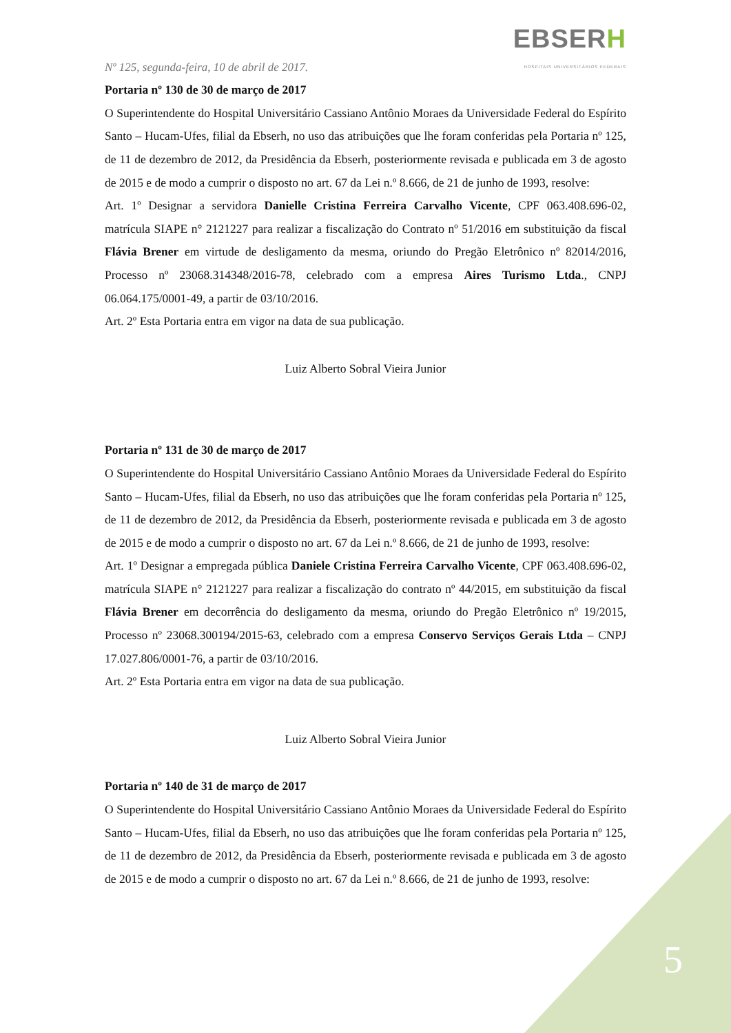Nº 125, segunda-feira, 10 de abril de 2017.
EBSERH
HOSPITAIS UNIVERSITÁRIOS FEDERAIS
Portaria nº 130 de 30 de março de 2017
O Superintendente do Hospital Universitário Cassiano Antônio Moraes da Universidade Federal do Espírito Santo – Hucam-Ufes, filial da Ebserh, no uso das atribuições que lhe foram conferidas pela Portaria nº 125, de 11 de dezembro de 2012, da Presidência da Ebserh, posteriormente revisada e publicada em 3 de agosto de 2015 e de modo a cumprir o disposto no art. 67 da Lei n.º 8.666, de 21 de junho de 1993, resolve:
Art. 1º Designar a servidora Danielle Cristina Ferreira Carvalho Vicente, CPF 063.408.696-02, matrícula SIAPE n° 2121227 para realizar a fiscalização do Contrato nº 51/2016 em substituição da fiscal Flávia Brener em virtude de desligamento da mesma, oriundo do Pregão Eletrônico nº 82014/2016, Processo nº 23068.314348/2016-78, celebrado com a empresa Aires Turismo Ltda., CNPJ 06.064.175/0001-49, a partir de 03/10/2016.
Art. 2º Esta Portaria entra em vigor na data de sua publicação.
Luiz Alberto Sobral Vieira Junior
Portaria nº 131 de 30 de março de 2017
O Superintendente do Hospital Universitário Cassiano Antônio Moraes da Universidade Federal do Espírito Santo – Hucam-Ufes, filial da Ebserh, no uso das atribuições que lhe foram conferidas pela Portaria nº 125, de 11 de dezembro de 2012, da Presidência da Ebserh, posteriormente revisada e publicada em 3 de agosto de 2015 e de modo a cumprir o disposto no art. 67 da Lei n.º 8.666, de 21 de junho de 1993, resolve:
Art. 1º Designar a empregada pública Daniele Cristina Ferreira Carvalho Vicente, CPF 063.408.696-02, matrícula SIAPE n° 2121227 para realizar a fiscalização do contrato nº 44/2015, em substituição da fiscal Flávia Brener em decorrência do desligamento da mesma, oriundo do Pregão Eletrônico nº 19/2015, Processo nº 23068.300194/2015-63, celebrado com a empresa Conservo Serviços Gerais Ltda – CNPJ 17.027.806/0001-76, a partir de 03/10/2016.
Art. 2º Esta Portaria entra em vigor na data de sua publicação.
Luiz Alberto Sobral Vieira Junior
Portaria nº 140 de 31 de março de 2017
O Superintendente do Hospital Universitário Cassiano Antônio Moraes da Universidade Federal do Espírito Santo – Hucam-Ufes, filial da Ebserh, no uso das atribuições que lhe foram conferidas pela Portaria nº 125, de 11 de dezembro de 2012, da Presidência da Ebserh, posteriormente revisada e publicada em 3 de agosto de 2015 e de modo a cumprir o disposto no art. 67 da Lei n.º 8.666, de 21 de junho de 1993, resolve:
5